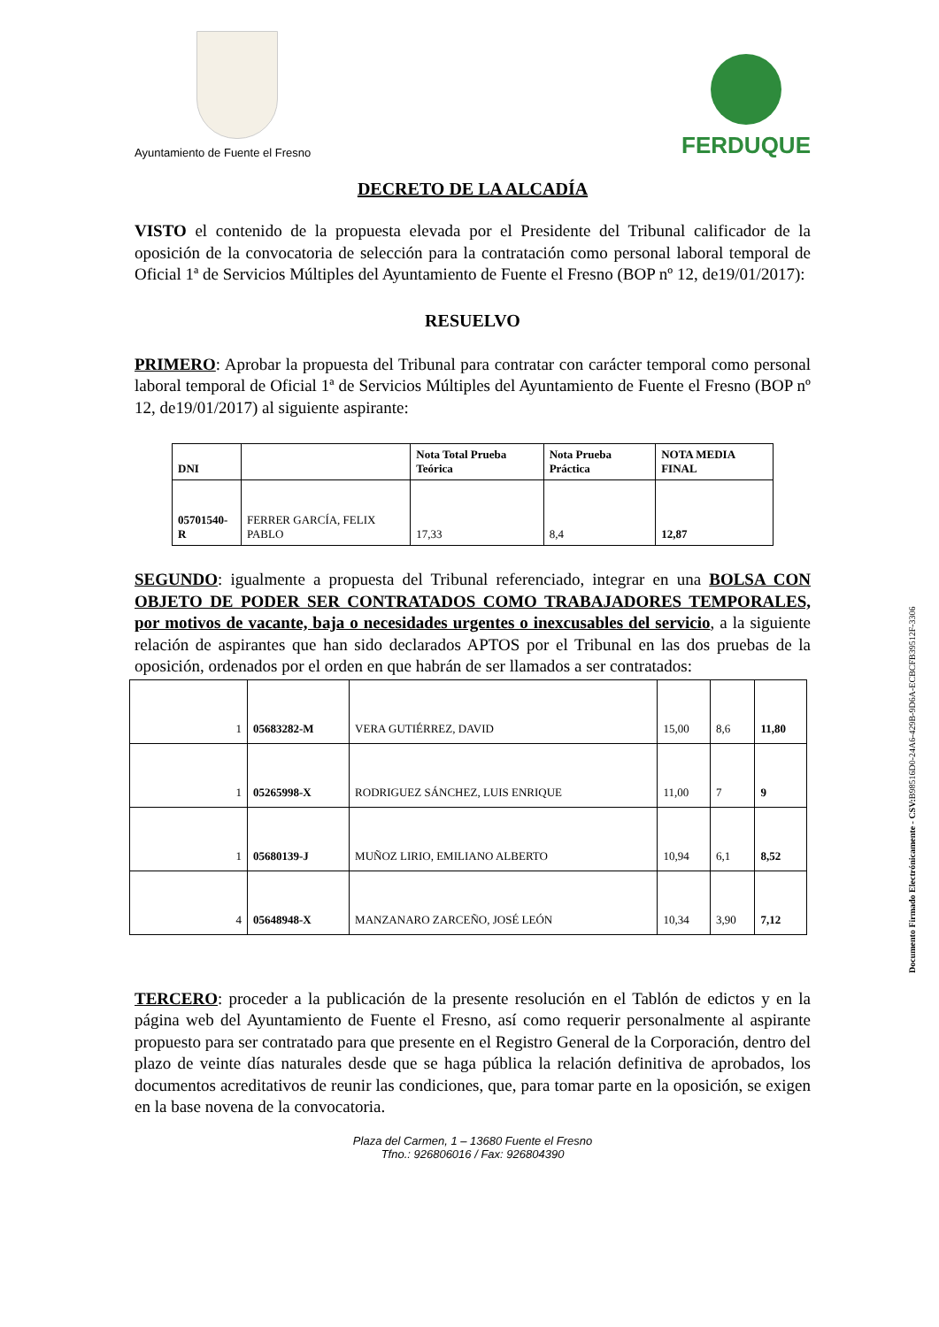Ayuntamiento de Fuente el Fresno
FERDUQUE
DECRETO DE LA ALCADÍA
VISTO el contenido de la propuesta elevada por el Presidente del Tribunal calificador de la oposición de la convocatoria de selección para la contratación como personal laboral temporal de Oficial 1ª de Servicios Múltiples del Ayuntamiento de Fuente el Fresno (BOP nº 12, de19/01/2017):
RESUELVO
PRIMERO: Aprobar la propuesta del Tribunal para contratar con carácter temporal como personal laboral temporal de Oficial 1ª de Servicios Múltiples del Ayuntamiento de Fuente el Fresno (BOP nº 12, de19/01/2017) al siguiente aspirante:
| DNI | | Nota Total Prueba Teórica | Nota Prueba Práctica | NOTA MEDIA FINAL |
| --- | --- | --- | --- | --- |
| 05701540-R | FERRER GARCÍA, FELIX PABLO | 17,33 | 8,4 | 12,87 |
SEGUNDO: igualmente a propuesta del Tribunal referenciado, integrar en una BOLSA CON OBJETO DE PODER SER CONTRATADOS COMO TRABAJADORES TEMPORALES, por motivos de vacante, baja o necesidades urgentes o inexcusables del servicio, a la siguiente relación de aspirantes que han sido declarados APTOS por el Tribunal en las dos pruebas de la oposición, ordenados por el orden en que habrán de ser llamados a ser contratados:
| 1 | 05683282-M | VERA GUTIÉRREZ, DAVID | 15,00 | 8,6 | 11,80 |
| 1 | 05265998-X | RODRIGUEZ SÁNCHEZ, LUIS ENRIQUE | 11,00 | 7 | 9 |
| 1 | 05680139-J | MUÑOZ LIRIO, EMILIANO ALBERTO | 10,94 | 6,1 | 8,52 |
| 4 | 05648948-X | MANZANARO ZARCEÑO, JOSÉ LEÓN | 10,34 | 3,90 | 7,12 |
TERCERO: proceder a la publicación de la presente resolución en el Tablón de edictos y en la página web del Ayuntamiento de Fuente el Fresno, así como requerir personalmente al aspirante propuesto para ser contratado para que presente en el Registro General de la Corporación, dentro del plazo de veinte días naturales desde que se haga pública la relación definitiva de aprobados, los documentos acreditativos de reunir las condiciones, que, para tomar parte en la oposición, se exigen en la base novena de la convocatoria.
Plaza del Carmen, 1 – 13680 Fuente el Fresno
Tfno.: 926806016 / Fax: 926804390
Documento Firmado Electrónicamente - CSV: B98516D0-24A6-429B-9D6A-ECBCFB39512F-3306